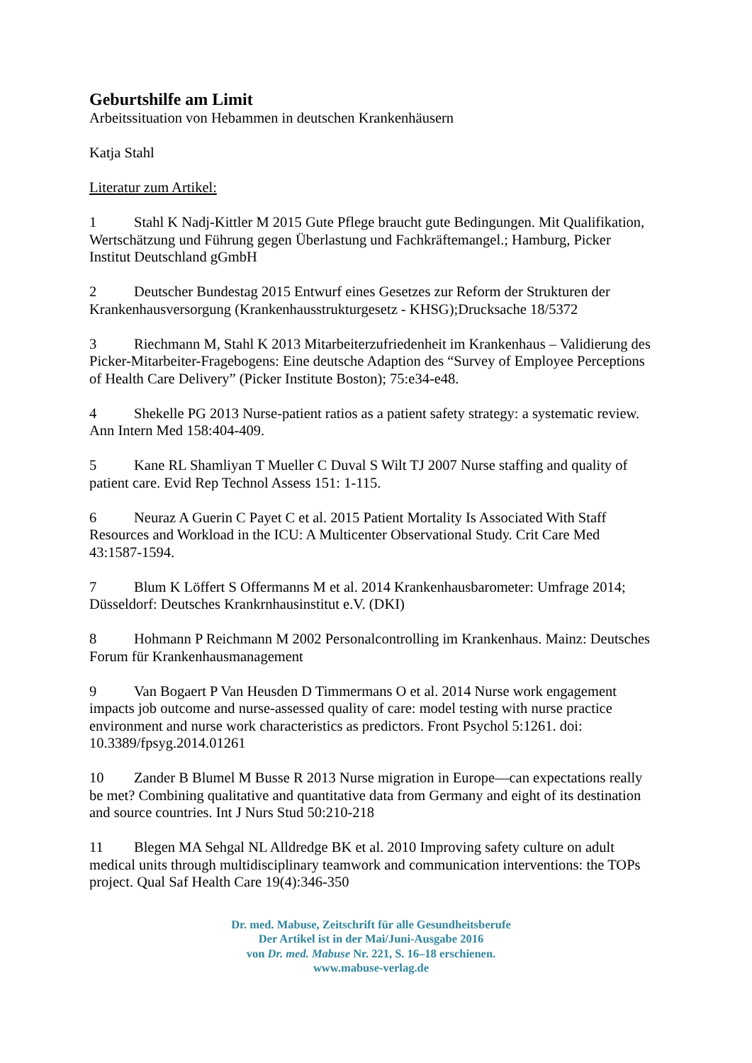Geburtshilfe am Limit
Arbeitssituation von Hebammen in deutschen Krankenhäusern
Katja Stahl
Literatur zum Artikel:
1 Stahl K Nadj-Kittler M 2015 Gute Pflege braucht gute Bedingungen. Mit Qualifikation, Wertschätzung und Führung gegen Überlastung und Fachkräftemangel.; Hamburg, Picker Institut Deutschland gGmbH
2 Deutscher Bundestag 2015 Entwurf eines Gesetzes zur Reform der Strukturen der Krankenhausversorgung (Krankenhausstrukturgesetz - KHSG);Drucksache 18/5372
3 Riechmann M, Stahl K 2013 Mitarbeiterzufriedenheit im Krankenhaus – Validierung des Picker-Mitarbeiter-Fragebogens: Eine deutsche Adaption des “Survey of Employee Perceptions of Health Care Delivery” (Picker Institute Boston); 75:e34-e48.
4 Shekelle PG 2013 Nurse-patient ratios as a patient safety strategy: a systematic review. Ann Intern Med 158:404-409.
5 Kane RL Shamliyan T Mueller C Duval S Wilt TJ 2007 Nurse staffing and quality of patient care. Evid Rep Technol Assess 151: 1-115.
6 Neuraz A Guerin C Payet C et al. 2015 Patient Mortality Is Associated With Staff Resources and Workload in the ICU: A Multicenter Observational Study. Crit Care Med 43:1587-1594.
7 Blum K Löffert S Offermanns M et al. 2014 Krankenhausbarometer: Umfrage 2014; Düsseldorf: Deutsches Krankrnhausinstitut e.V. (DKI)
8 Hohmann P Reichmann M 2002 Personalcontrolling im Krankenhaus. Mainz: Deutsches Forum für Krankenhausmanagement
9 Van Bogaert P Van Heusden D Timmermans O et al. 2014 Nurse work engagement impacts job outcome and nurse-assessed quality of care: model testing with nurse practice environment and nurse work characteristics as predictors. Front Psychol 5:1261. doi: 10.3389/fpsyg.2014.01261
10 Zander B Blumel M Busse R 2013 Nurse migration in Europe—can expectations really be met? Combining qualitative and quantitative data from Germany and eight of its destination and source countries. Int J Nurs Stud 50:210-218
11 Blegen MA Sehgal NL Alldredge BK et al. 2010 Improving safety culture on adult medical units through multidisciplinary teamwork and communication interventions: the TOPs project. Qual Saf Health Care 19(4):346-350
Dr. med. Mabuse, Zeitschrift für alle Gesundheitsberufe
Der Artikel ist in der Mai/Juni-Ausgabe 2016
von Dr. med. Mabuse Nr. 221, S. 16–18 erschienen.
www.mabuse-verlag.de